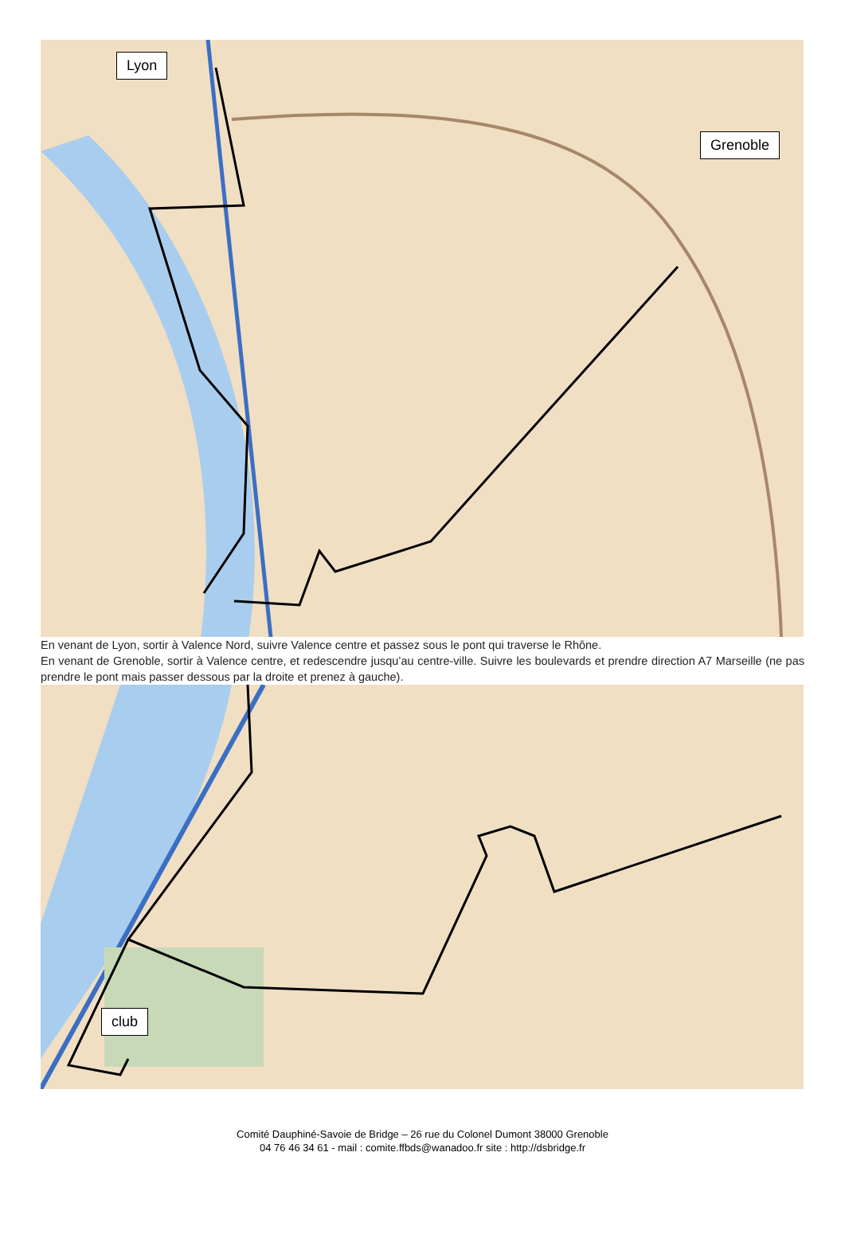Lyon
Grenoble
En venant de Lyon, sortir à Valence Nord, suivre Valence centre et passez sous le pont qui traverse le Rhône.
En venant de Grenoble, sortir à Valence centre, et redescendre jusqu’au centre-ville. Suivre les boulevards et prendre direction A7 Marseille (ne pas prendre le pont mais passer dessous par la droite et prenez à gauche).
club
Comité Dauphiné-Savoie de Bridge – 26 rue du Colonel Dumont 38000 Grenoble
04 76 46 34 61 - mail : comite.ffbds@wanadoo.fr site : http://dsbridge.fr